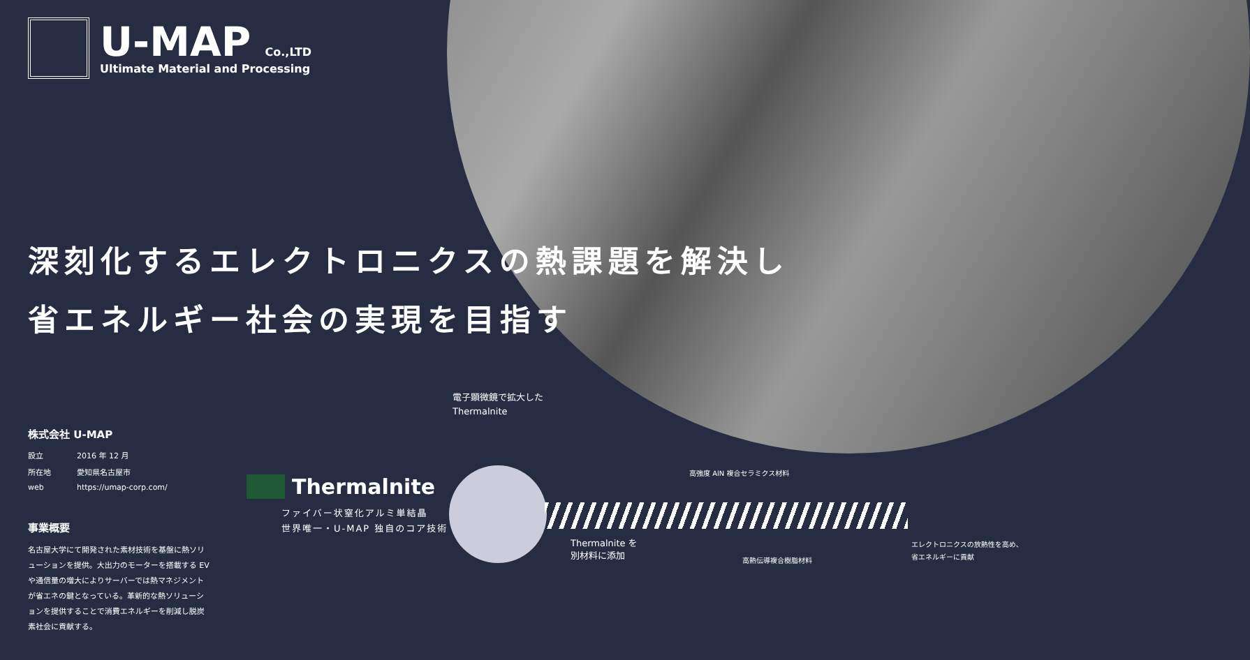U-MAP Co.,LTD
Ultimate Material and Processing
深刻化するエレクトロニクスの熱課題を解決し
省エネルギー社会の実現を目指す
株式会社 U-MAP
設立 2016 年 12 月
所在地 愛知県名古屋市
web https://umap-corp.com/
事業概要
名古屋大学にて開発された素材技術を基盤に熱ソリューションを提供。大出力のモーターを搭載する EV や通信量の増大によりサーバーでは熱マネジメントが省エネの鍵となっている。革新的な熱ソリューションを提供することで消費エネルギーを削減し脱炭素社会に貢献する。
電子顕微鏡で拡大した
Thermalnite
Thermalnite
ファイバー状窒化アルミ単結晶
世界唯一・U-MAP 独自のコア技術
高強度 AlN 複合セラミクス材料
Thermalnite を
別材料に添加
高熱伝導複合樹脂材料
エレクトロニクスの放熱性を高め、
省エネルギーに貢献